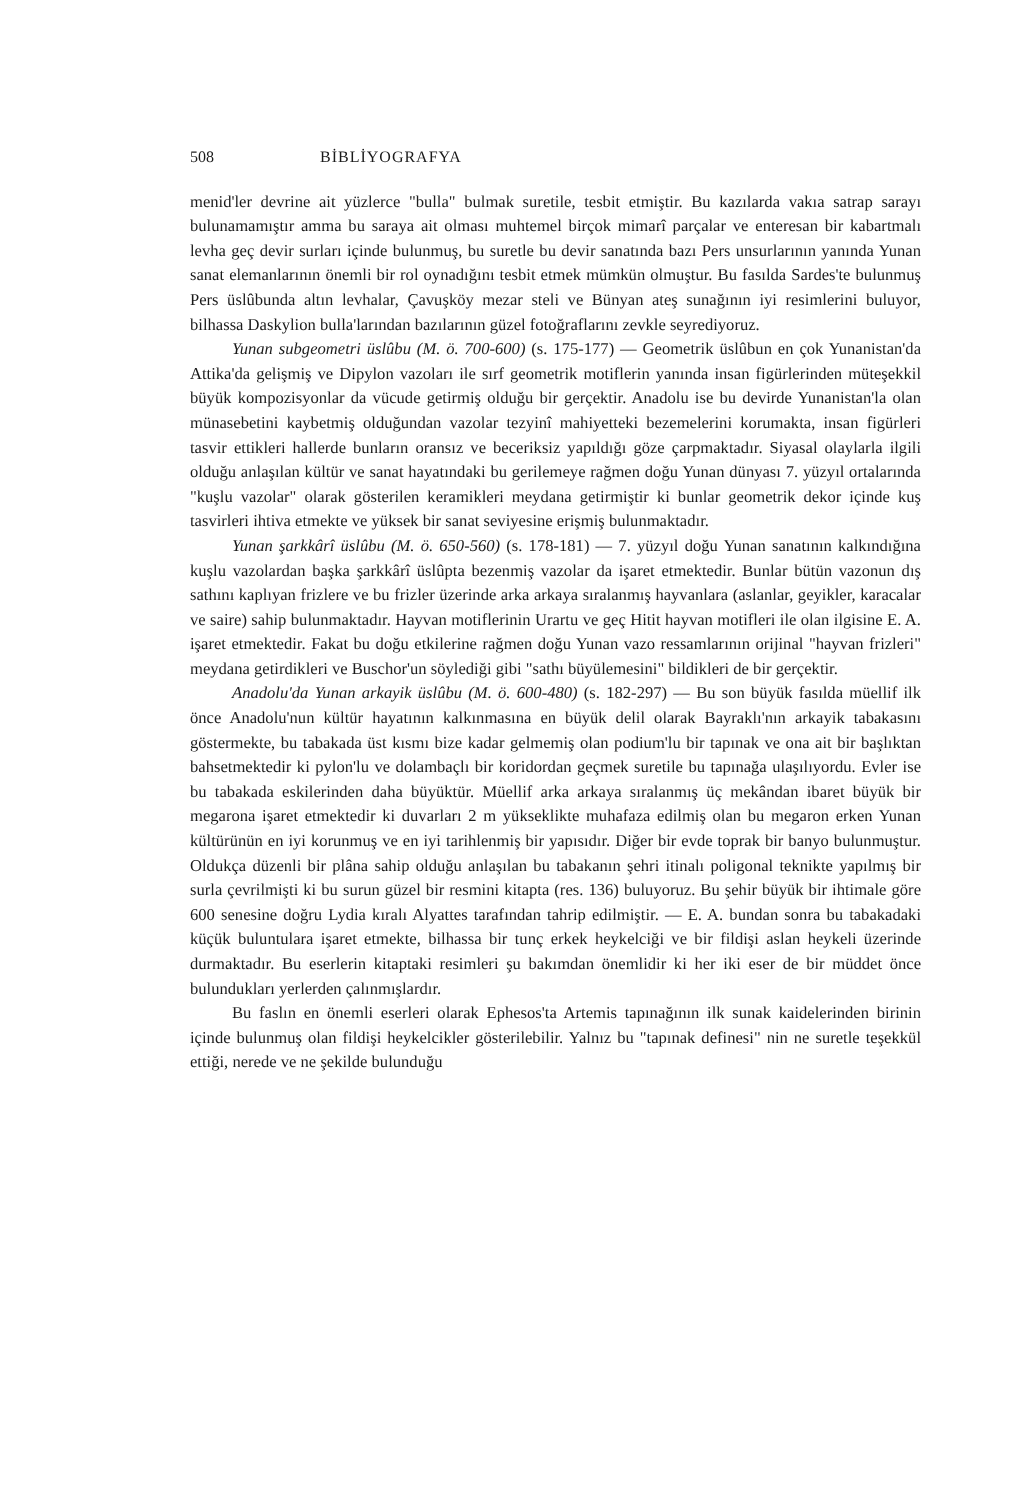508 BİBLİYOGRAFYA
menid'ler devrine ait yüzlerce "bulla" bulmak suretile, tesbit etmiştir. Bu kazılarda vakıa satrap sarayı bulunamamıştır amma bu saraya ait olması muhtemel birçok mimarî parçalar ve enteresan bir kabartmalı levha geç devir surları içinde bulunmuş, bu suretle bu devir sanatında bazı Pers unsurlarının yanında Yunan sanat elemanlarının önemli bir rol oynadığını tesbit etmek mümkün olmuştur. Bu fasılda Sardes'te bulunmuş Pers üslûbunda altın levhalar, Çavuşköy mezar steli ve Bünyan ateş sunağının iyi resimlerini buluyor, bilhassa Daskylion bulla'larından bazılarının güzel fotoğraflarını zevkle seyrediyoruz.
Yunan subgeometri üslûbu (M. ö. 700-600) (s. 175-177) — Geometrik üslûbun en çok Yunanistan'da Attika'da gelişmiş ve Dipylon vazoları ile sırf geometrik motiflerin yanında insan figürlerinden müteşekkil büyük kompozisyonlar da vücude getirmiş olduğu bir gerçektir. Anadolu ise bu devirde Yunanistan'la olan münasebetini kaybetmiş olduğundan vazolar tezyinî mahiyetteki bezemelerini korumakta, insan figürleri tasvir ettikleri hallerde bunların oransız ve beceriksiz yapıldığı göze çarpmaktadır. Siyasal olaylarla ilgili olduğu anlaşılan kültür ve sanat hayatındaki bu gerilemeye rağmen doğu Yunan dünyası 7. yüzyıl ortalarında "kuşlu vazolar" olarak gösterilen keramikleri meydana getirmiştir ki bunlar geometrik dekor içinde kuş tasvirleri ihtiva etmekte ve yüksek bir sanat seviyesine erişmiş bulunmaktadır.
Yunan şarkkârî üslûbu (M. ö. 650-560) (s. 178-181) — 7. yüzyıl doğu Yunan sanatının kalkındığına kuşlu vazolardan başka şarkkârî üslûpta bezenmiş vazolar da işaret etmektedir. Bunlar bütün vazonun dış sathını kaplıyan frizlere ve bu frizler üzerinde arka arkaya sıralanmış hayvanlara (aslanlar, geyikler, karacalar ve saire) sahip bulunmaktadır. Hayvan motiflerinin Urartu ve geç Hitit hayvan motifleri ile olan ilgisine E. A. işaret etmektedir. Fakat bu doğu etkilerine rağmen doğu Yunan vazo ressamlarının orijinal "hayvan frizleri" meydana getirdikleri ve Buschor'un söylediği gibi "sathı büyülemesini" bildikleri de bir gerçektir.
Anadolu'da Yunan arkayik üslûbu (M. ö. 600-480) (s. 182-297) — Bu son büyük fasılda müellif ilk önce Anadolu'nun kültür hayatının kalkınmasına en büyük delil olarak Bayraklı'nın arkayik tabakasını göstermekte, bu tabakada üst kısmı bize kadar gelmemiş olan podium'lu bir tapınak ve ona ait bir başlıktan bahsetmektedir ki pylon'lu ve dolambaçlı bir koridordan geçmek suretile bu tapınağa ulaşılıyordu. Evler ise bu tabakada eskilerinden daha büyüktür. Müellif arka arkaya sıralanmış üç mekândan ibaret büyük bir megarona işaret etmektedir ki duvarları 2 m yükseklikte muhafaza edilmiş olan bu megaron erken Yunan kültürünün en iyi korunmuş ve en iyi tarihlenmiş bir yapısıdır. Diğer bir evde toprak bir banyo bulunmuştur. Oldukça düzenli bir plâna sahip olduğu anlaşılan bu tabakanın şehri itinalı poligonal teknikte yapılmış bir surla çevrilmişti ki bu surun güzel bir resmini kitapta (res. 136) buluyoruz. Bu şehir büyük bir ihtimale göre 600 senesine doğru Lydia kıralı Alyattes tarafından tahrip edilmiştir. — E. A. bundan sonra bu tabakadaki küçük buluntulara işaret etmekte, bilhassa bir tunç erkek heykelciği ve bir fildişi aslan heykeli üzerinde durmaktadır. Bu eserlerin kitaptaki resimleri şu bakımdan önemlidir ki her iki eser de bir müddet önce bulundukları yerlerden çalınmışlardır.
Bu faslın en önemli eserleri olarak Ephesos'ta Artemis tapınağının ilk sunak kaidelerinden birinin içinde bulunmuş olan fildişi heykelcikler gösterilebilir. Yalnız bu "tapınak definesi" nin ne suretle teşekkül ettiği, nerede ve ne şekilde bulunduğu